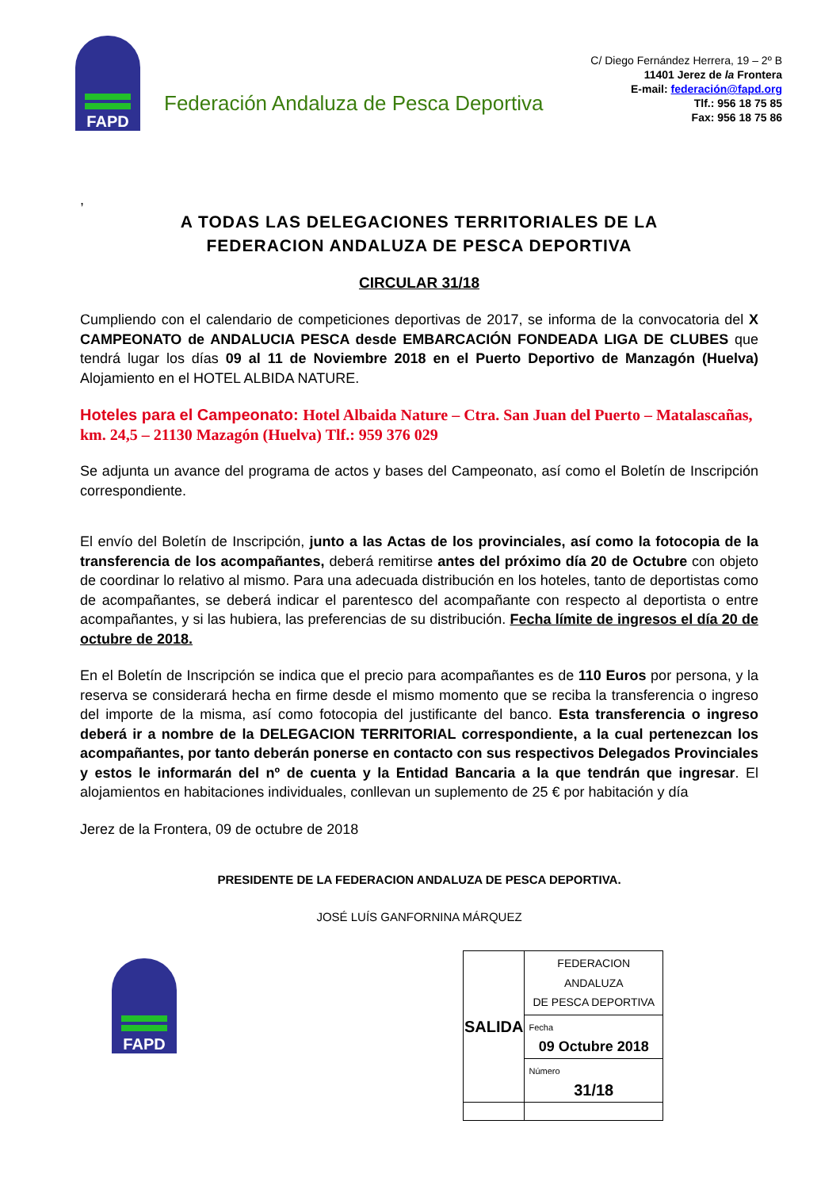FAPD
Federación Andaluza de Pesca Deportiva
C/ Diego Fernández Herrera, 19 – 2º B
11401 Jerez de la Frontera
E-mail: federación@fapd.org
Tlf.: 956 18 75 85
Fax: 956 18 75 86
,
A TODAS LAS DELEGACIONES TERRITORIALES DE LA
FEDERACION ANDALUZA DE PESCA DEPORTIVA
CIRCULAR 31/18
Cumpliendo con el calendario de competiciones deportivas de 2017, se informa de la convocatoria del X CAMPEONATO de ANDALUCIA PESCA desde EMBARCACIÓN FONDEADA LIGA DE CLUBES que tendrá lugar los días 09 al 11 de Noviembre 2018 en el Puerto Deportivo de Manzagón (Huelva) Alojamiento en el HOTEL ALBIDA NATURE.
Hoteles para el Campeonato: Hotel Albaida Nature – Ctra. San Juan del Puerto – Matalascañas, km. 24,5 – 21130 Mazagón (Huelva) Tlf.: 959 376 029
Se adjunta un avance del programa de actos y bases del Campeonato, así como el Boletín de Inscripción correspondiente.
El envío del Boletín de Inscripción, junto a las Actas de los provinciales, así como la fotocopia de la transferencia de los acompañantes, deberá remitirse antes del próximo día 20 de Octubre con objeto de coordinar lo relativo al mismo. Para una adecuada distribución en los hoteles, tanto de deportistas como de acompañantes, se deberá indicar el parentesco del acompañante con respecto al deportista o entre acompañantes, y si las hubiera, las preferencias de su distribución. Fecha límite de ingresos el día 20 de octubre de 2018.
En el Boletín de Inscripción se indica que el precio para acompañantes es de 110 Euros por persona, y la reserva se considerará hecha en firme desde el mismo momento que se reciba la transferencia o ingreso del importe de la misma, así como fotocopia del justificante del banco. Esta transferencia o ingreso deberá ir a nombre de la DELEGACION TERRITORIAL correspondiente, a la cual pertenezcan los acompañantes, por tanto deberán ponerse en contacto con sus respectivos Delegados Provinciales y estos le informarán del nº de cuenta y la Entidad Bancaria a la que tendrán que ingresar. El alojamientos en habitaciones individuales, conllevan un suplemento de 25 € por habitación y día
Jerez de la Frontera, 09 de octubre de 2018
PRESIDENTE DE LA FEDERACION ANDALUZA DE PESCA DEPORTIVA.
JOSÉ LUÍS GANFORNINA MÁRQUEZ
FAPD
| SALIDA | FEDERACION ANDALUZA DE PESCA DEPORTIVA |
| | Fecha 09 Octubre 2018 |
| | Número 31/18 |